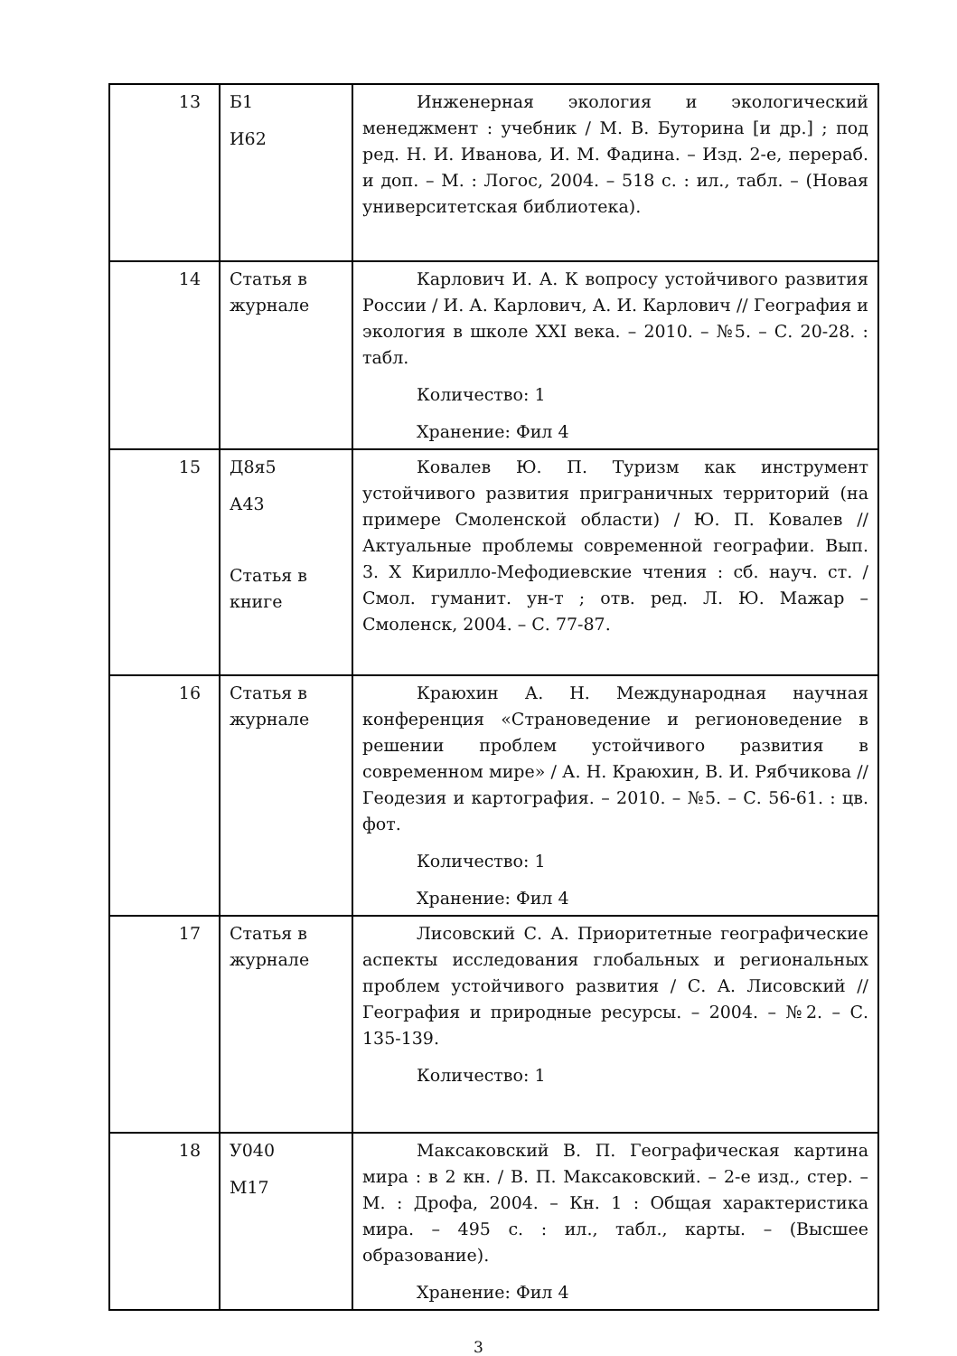| 13 | Б1 И62 | Инженерная экология и экологический менеджмент : учебник / М. В. Буторина [и др.] ; под ред. Н. И. Иванова, И. М. Фадина. – Изд. 2-е, перераб. и доп. – М. : Логос, 2004. – 518 с. : ил., табл. – (Новая университетская библиотека). |
| 14 | Статья в журнале | Карлович И. А. К вопросу устойчивого развития России / И. А. Карлович, А. И. Карлович // География и экология в школе XXI века. – 2010. – №5. – С. 20-28. : табл. Количество: 1 Хранение: Фил 4 |
| 15 | Д8я5 А43 Статья в книге | Ковалев Ю. П. Туризм как инструмент устойчивого развития приграничных территорий (на примере Смоленской области) / Ю. П. Ковалев // Актуальные проблемы современной географии. Вып. 3. X Кирилло-Мефодиевские чтения : сб. науч. ст. / Смол. гуманит. ун-т ; отв. ред. Л. Ю. Мажар – Смоленск, 2004. – С. 77-87. |
| 16 | Статья в журнале | Краюхин А. Н. Международная научная конференция «Страноведение и регионоведение в решении проблем устойчивого развития в современном мире» / А. Н. Краюхин, В. И. Рябчикова // Геодезия и картография. – 2010. – №5. – С. 56-61. : цв. фот. Количество: 1 Хранение: Фил 4 |
| 17 | Статья в журнале | Лисовский С. А. Приоритетные географические аспекты исследования глобальных и региональных проблем устойчивого развития / С. А. Лисовский // География и природные ресурсы. – 2004. – №2. – С. 135-139. Количество: 1 |
| 18 | У040 М17 | Максаковский В. П. Географическая картина мира : в 2 кн. / В. П. Максаковский. – 2-е изд., стер. – М. : Дрофа, 2004. – Кн. 1 : Общая характеристика мира. – 495 с. : ил., табл., карты. – (Высшее образование). Хранение: Фил 4 |
3